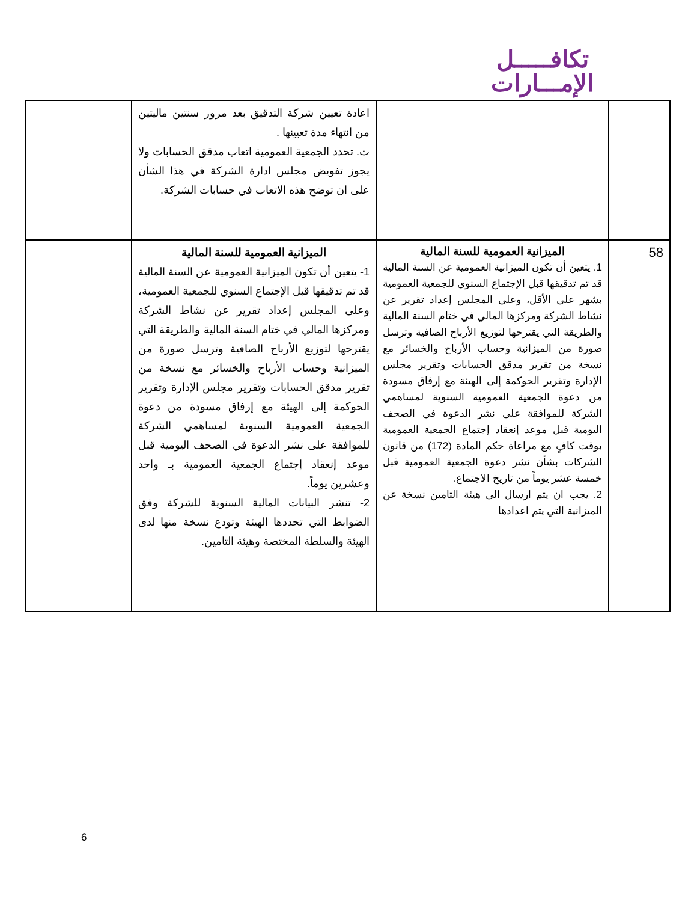تكافـــــل
الإمـــارات
| | | اعادة تعيين شركة التدقيق بعد مرور سنتين ماليتين من انتهاء مدة تعيينها . ت. تحدد الجمعية العمومية اتعاب مدقق الحسابات ولا يجوز تفويض مجلس ادارة الشركة في هذا الشأن على ان توضح هذه الاتعاب في حسابات الشركة. | |
| 58 | الميزانية العمومية للسنة المالية 1. يتعين أن تكون الميزانية العمومية عن السنة المالية قد تم تدقيقها قبل الإجتماع السنوي للجمعية العمومية بشهر على الأقل، وعلى المجلس إعداد تقرير عن نشاط الشركة ومركزها المالي في ختام السنة المالية والطريقة التي يقترحها لتوزيع الأرباح الصافية وترسل صورة من الميزانية وحساب الأرباح والخسائر مع نسخة من تقرير مدقق الحسابات وتقرير مجلس الإدارة وتقرير الحوكمة إلى الهيئة مع إرفاق مسودة من دعوة الجمعية العمومية السنوية لمساهمي الشركة للموافقة على نشر الدعوة في الصحف اليومية قبل موعد إنعقاد إجتماع الجمعية العمومية بوقت كافٍ مع مراعاة حكم المادة (172) من قانون الشركات بشأن نشر دعوة الجمعية العمومية قبل خمسة عشر يوماً من تاريخ الاجتماع. 2. يجب ان يتم ارسال الى هيئة التامين نسخة عن الميزانية التي يتم اعدادها | الميزانية العمومية للسنة المالية 1- يتعين أن تكون الميزانية العمومية عن السنة المالية قد تم تدقيقها قبل الإجتماع السنوي للجمعية العمومية، وعلى المجلس إعداد تقرير عن نشاط الشركة ومركزها المالي في ختام السنة المالية والطريقة التي يقترحها لتوزيع الأرباح الصافية وترسل صورة من الميزانية وحساب الأرباح والخسائر مع نسخة من تقرير مدقق الحسابات وتقرير مجلس الإدارة وتقرير الحوكمة إلى الهيئة مع إرفاق مسودة من دعوة الجمعية العمومية السنوية لمساهمي الشركة للموافقة على نشر الدعوة في الصحف اليومية قبل موعد إنعقاد إجتماع الجمعية العمومية بـ واحد وعشرين يوماً. 2- تنشر البيانات المالية السنوية للشركة وفق الضوابط التي تحددها الهيئة وتودع نسخة منها لدى الهيئة والسلطة المختصة وهيئة التامين. | |
6